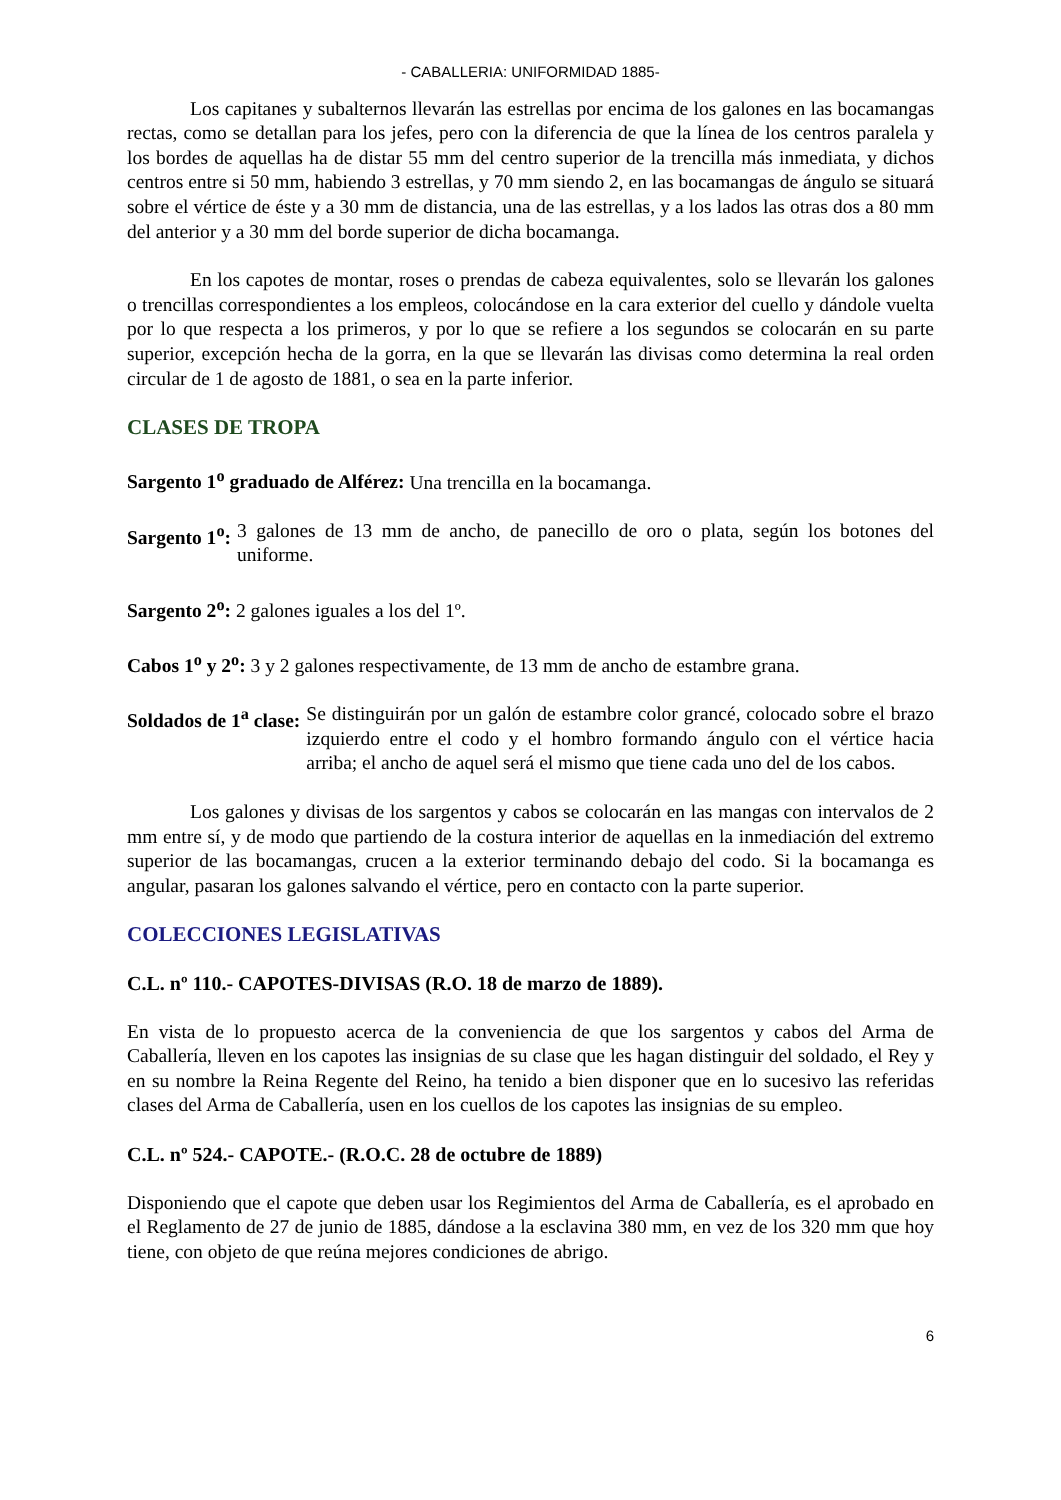- CABALLERIA: UNIFORMIDAD 1885-
Los capitanes y subalternos llevarán las estrellas por encima de los galones en las bocamangas rectas, como se detallan para los jefes, pero con la diferencia de que la línea de los centros paralela y los bordes de aquellas ha de distar 55 mm del centro superior de la trencilla más inmediata, y dichos centros entre si 50 mm, habiendo 3 estrellas, y 70 mm siendo 2, en las bocamangas de ángulo se situará sobre el vértice de éste y a 30 mm de distancia, una de las estrellas, y a los lados las otras dos a 80 mm del anterior y a 30 mm del borde superior de dicha bocamanga.
En los capotes de montar, roses o prendas de cabeza equivalentes, solo se llevarán los galones o trencillas correspondientes a los empleos, colocándose en la cara exterior del cuello y dándole vuelta por lo que respecta a los primeros, y por lo que se refiere a los segundos se colocarán en su parte superior, excepción hecha de la gorra, en la que se llevarán las divisas como determina la real orden circular de 1 de agosto de 1881, o sea en la parte inferior.
CLASES DE TROPA
Sargento 1<sup>o</sup> graduado de Alférez: Una trencilla en la bocamanga.
Sargento 1<sup>o</sup>: 3 galones de 13 mm de ancho, de panecillo de oro o plata, según los botones del uniforme.
Sargento 2<sup>o</sup>: 2 galones iguales a los del 1º.
Cabos 1<sup>o</sup> y 2<sup>o</sup>: 3 y 2 galones respectivamente, de 13 mm de ancho de estambre grana.
Soldados de 1<sup>a</sup> clase: Se distinguirán por un galón de estambre color grancé, colocado sobre el brazo izquierdo entre el codo y el hombro formando ángulo con el vértice hacia arriba; el ancho de aquel será el mismo que tiene cada uno del de los cabos.
Los galones y divisas de los sargentos y cabos se colocarán en las mangas con intervalos de 2 mm entre sí, y de modo que partiendo de la costura interior de aquellas en la inmediación del extremo superior de las bocamangas, crucen a la exterior terminando debajo del codo. Si la bocamanga es angular, pasaran los galones salvando el vértice, pero en contacto con la parte superior.
COLECCIONES LEGISLATIVAS
C.L. nº 110.- CAPOTES-DIVISAS (R.O. 18 de marzo de 1889).
En vista de lo propuesto acerca de la conveniencia de que los sargentos y cabos del Arma de Caballería, lleven en los capotes las insignias de su clase que les hagan distinguir del soldado, el Rey y en su nombre la Reina Regente del Reino, ha tenido a bien disponer que en lo sucesivo las referidas clases del Arma de Caballería, usen en los cuellos de los capotes las insignias de su empleo.
C.L. nº 524.- CAPOTE.- (R.O.C. 28 de octubre de 1889)
Disponiendo que el capote que deben usar los Regimientos del Arma de Caballería, es el aprobado en el Reglamento de 27 de junio de 1885, dándose a la esclavina 380 mm, en vez de los 320 mm que hoy tiene, con objeto de que reúna mejores condiciones de abrigo.
6